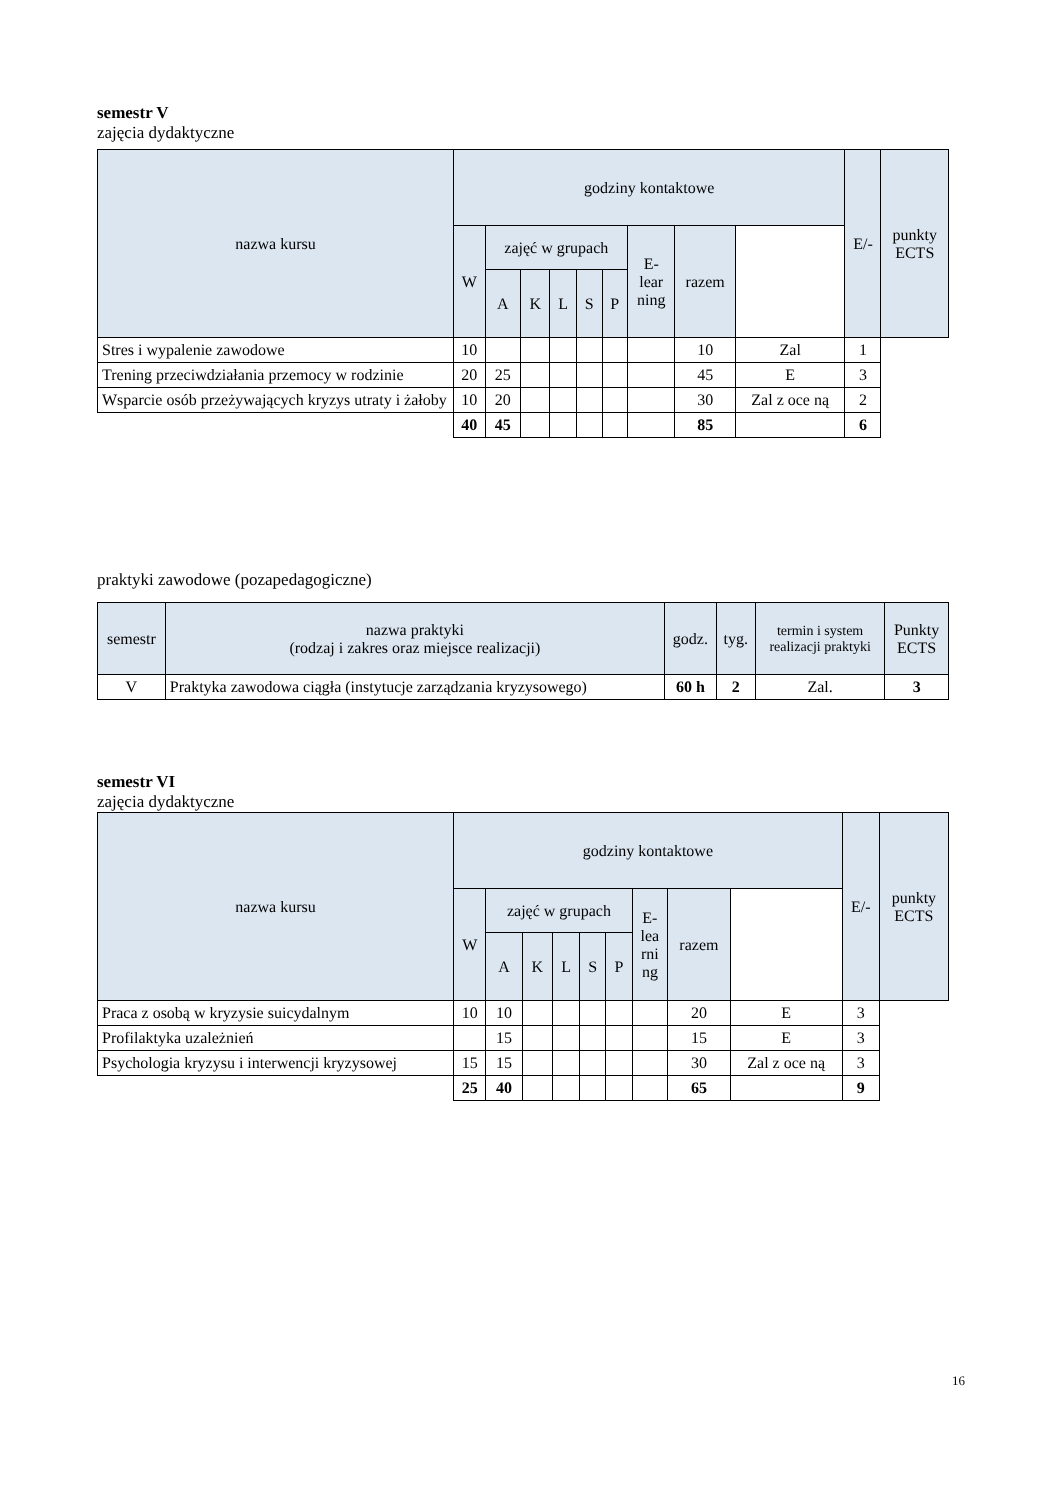semestr V
zajęcia dydaktyczne
| nazwa kursu | godziny kontaktowe | | | | | | | | | E/- | punkty ECTS |
| --- | --- | --- | --- | --- | --- | --- | --- | --- | --- | --- | --- |
| | W | zajęć w grupach | | | | | E- lear ning | razem | | | |
| | | A | K | L | S | P | | | | | |
| Stres i wypalenie zawodowe | 10 | | | | | | | 10 | Zal | 1 | |
| Trening przeciwdziałania przemocy w rodzinie | 20 | 25 | | | | | | 45 | E | 3 | |
| Wsparcie osób przeżywających kryzys utraty i żałoby | 10 | 20 | | | | | | 30 | Zal z oce ną | 2 | |
| | 40 | 45 | | | | | | 85 | | 6 | |
praktyki zawodowe (pozapedagogiczne)
| semestr | nazwa praktyki (rodzaj i zakres oraz miejsce realizacji) | godz. | tyg. | termin i system realizacji praktyki | Punkty ECTS |
| --- | --- | --- | --- | --- | --- |
| V | Praktyka zawodowa ciągła (instytucje zarządzania kryzysowego) | 60 h | 2 | Zal. | 3 |
semestr VI
zajęcia dydaktyczne
| nazwa kursu | godziny kontaktowe | | | | | | | | | E/- | punkty ECTS |
| --- | --- | --- | --- | --- | --- | --- | --- | --- | --- | --- | --- |
| | W | zajęć w grupach | | | | | E- lea rni ng | razem | | | |
| | | A | K | L | S | P | | | | | |
| Praca z osobą w kryzysie suicydalnym | 10 | 10 | | | | | | 20 | E | 3 | |
| Profilaktyka uzależnień | | 15 | | | | | | 15 | E | 3 | |
| Psychologia kryzysu i interwencji kryzysowej | 15 | 15 | | | | | | 30 | Zal z oce ną | 3 | |
| | 25 | 40 | | | | | | 65 | | 9 | |
16